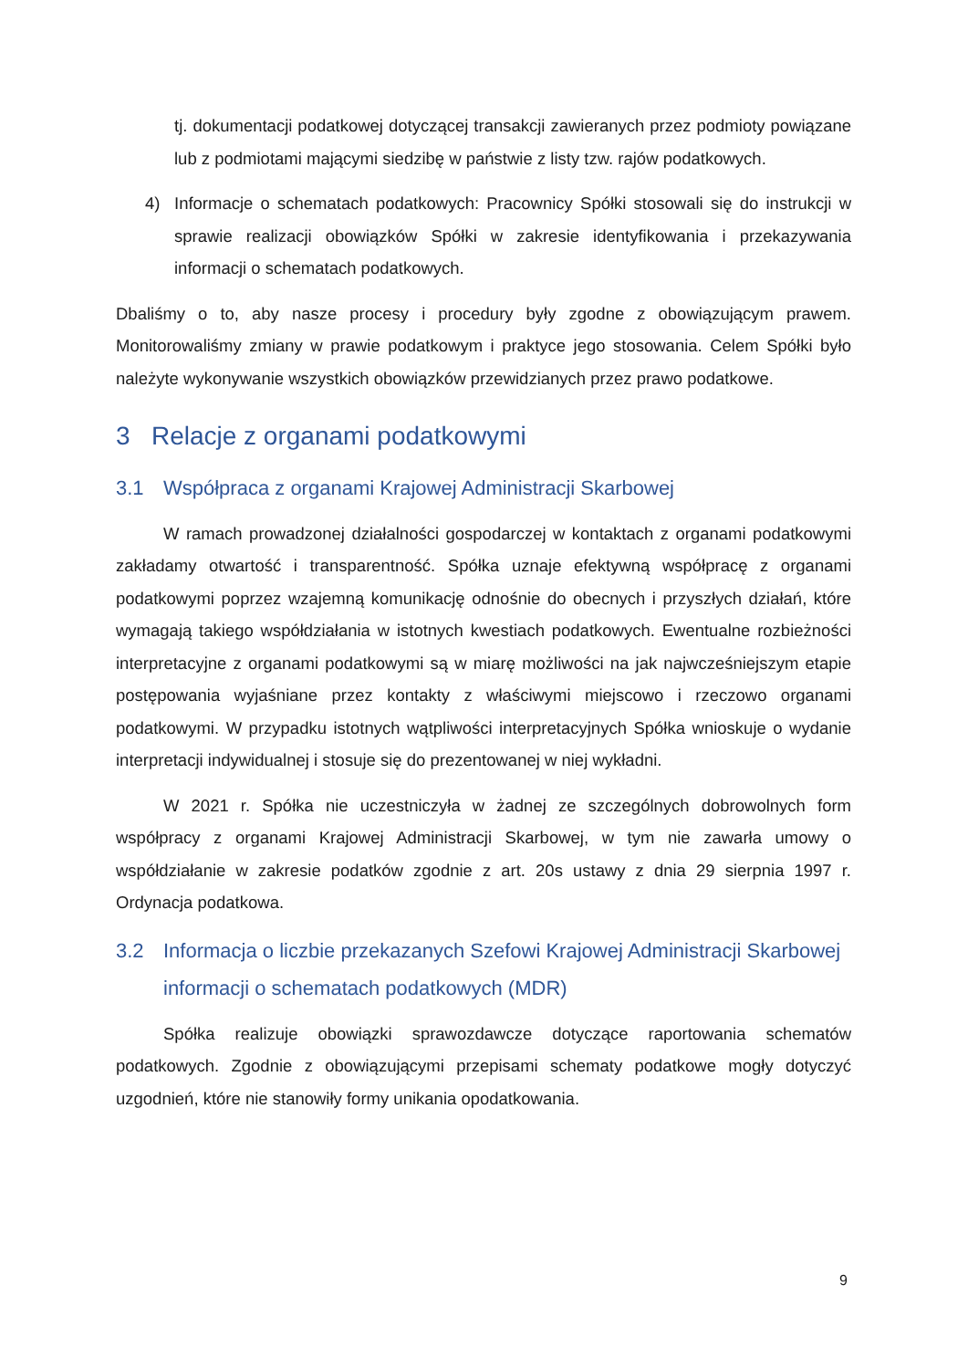tj. dokumentacji podatkowej dotyczącej transakcji zawieranych przez podmioty powiązane lub z podmiotami mającymi siedzibę w państwie z listy tzw. rajów podatkowych.
4) Informacje o schematach podatkowych: Pracownicy Spółki stosowali się do instrukcji w sprawie realizacji obowiązków Spółki w zakresie identyfikowania i przekazywania informacji o schematach podatkowych.
Dbaliśmy o to, aby nasze procesy i procedury były zgodne z obowiązującym prawem. Monitorowaliśmy zmiany w prawie podatkowym i praktyce jego stosowania. Celem Spółki było należyte wykonywanie wszystkich obowiązków przewidzianych przez prawo podatkowe.
3 Relacje z organami podatkowymi
3.1 Współpraca z organami Krajowej Administracji Skarbowej
W ramach prowadzonej działalności gospodarczej w kontaktach z organami podatkowymi zakładamy otwartość i transparentność. Spółka uznaje efektywną współpracę z organami podatkowymi poprzez wzajemną komunikację odnośnie do obecnych i przyszłych działań, które wymagają takiego współdziałania w istotnych kwestiach podatkowych. Ewentualne rozbieżności interpretacyjne z organami podatkowymi są w miarę możliwości na jak najwcześniejszym etapie postępowania wyjaśniane przez kontakty z właściwymi miejscowo i rzeczowo organami podatkowymi. W przypadku istotnych wątpliwości interpretacyjnych Spółka wnioskuje o wydanie interpretacji indywidualnej i stosuje się do prezentowanej w niej wykładni.
W 2021 r. Spółka nie uczestniczyła w żadnej ze szczególnych dobrowolnych form współpracy z organami Krajowej Administracji Skarbowej, w tym nie zawarła umowy o współdziałanie w zakresie podatków zgodnie z art. 20s ustawy z dnia 29 sierpnia 1997 r. Ordynacja podatkowa.
3.2 Informacja o liczbie przekazanych Szefowi Krajowej Administracji Skarbowej informacji o schematach podatkowych (MDR)
Spółka realizuje obowiązki sprawozdawcze dotyczące raportowania schematów podatkowych. Zgodnie z obowiązującymi przepisami schematy podatkowe mogły dotyczyć uzgodnień, które nie stanowiły formy unikania opodatkowania.
9